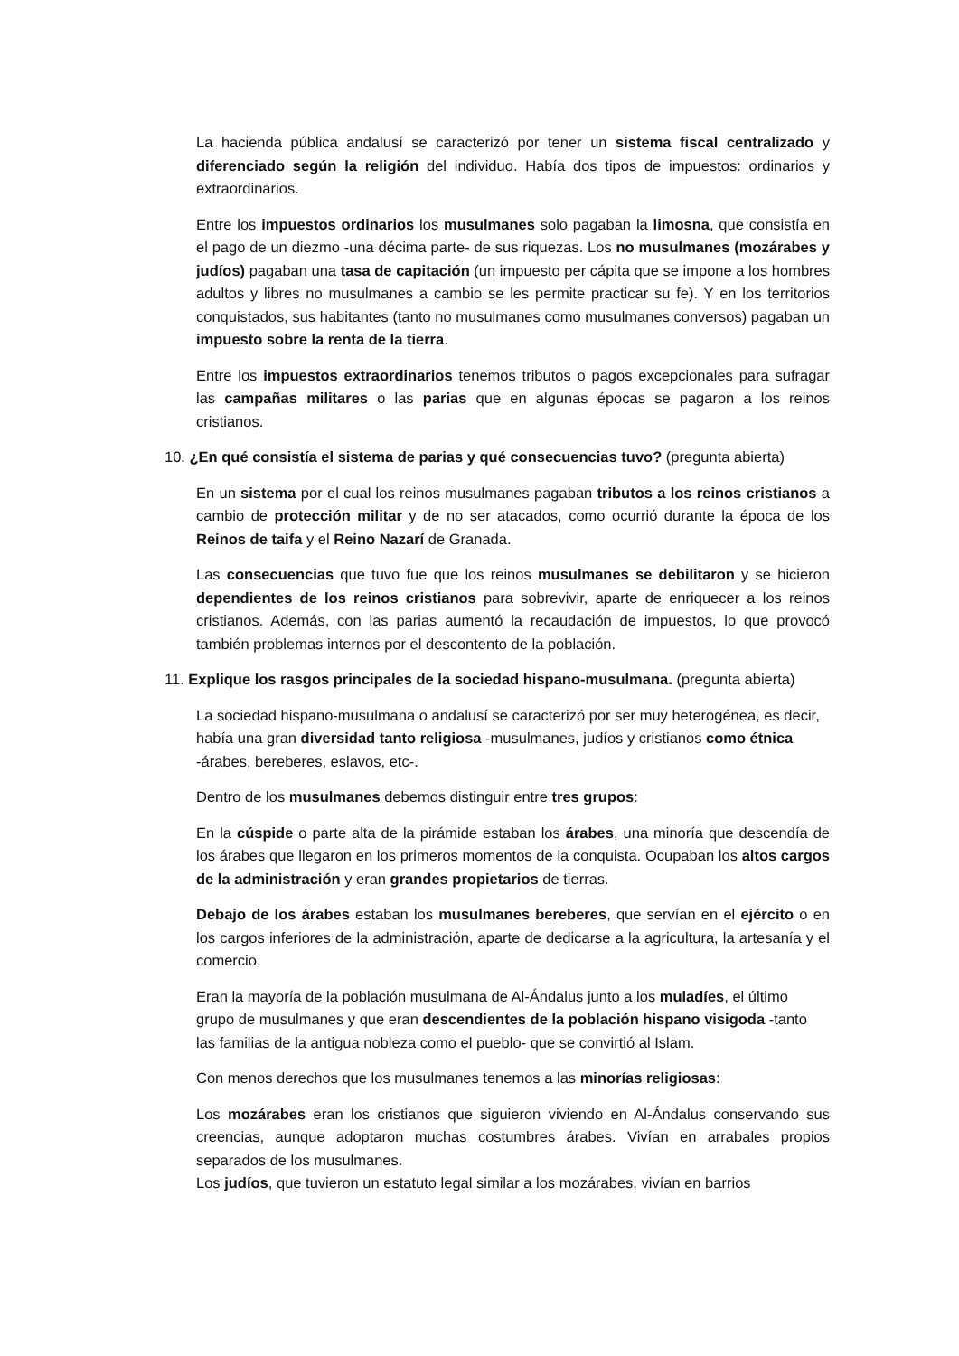La hacienda pública andalusí se caracterizó por tener un sistema fiscal centralizado y diferenciado según la religión del individuo. Había dos tipos de impuestos: ordinarios y extraordinarios.
Entre los impuestos ordinarios los musulmanes solo pagaban la limosna, que consistía en el pago de un diezmo -una décima parte- de sus riquezas. Los no musulmanes (mozárabes y judíos) pagaban una tasa de capitación (un impuesto per cápita que se impone a los hombres adultos y libres no musulmanes a cambio se les permite practicar su fe). Y en los territorios conquistados, sus habitantes (tanto no musulmanes como musulmanes conversos) pagaban un impuesto sobre la renta de la tierra.
Entre los impuestos extraordinarios tenemos tributos o pagos excepcionales para sufragar las campañas militares o las parias que en algunas épocas se pagaron a los reinos cristianos.
10. ¿En qué consistía el sistema de parias y qué consecuencias tuvo? (pregunta abierta)
En un sistema por el cual los reinos musulmanes pagaban tributos a los reinos cristianos a cambio de protección militar y de no ser atacados, como ocurrió durante la época de los Reinos de taifa y el Reino Nazarí de Granada.
Las consecuencias que tuvo fue que los reinos musulmanes se debilitaron y se hicieron dependientes de los reinos cristianos para sobrevivir, aparte de enriquecer a los reinos cristianos. Además, con las parias aumentó la recaudación de impuestos, lo que provocó también problemas internos por el descontento de la población.
11. Explique los rasgos principales de la sociedad hispano-musulmana. (pregunta abierta)
La sociedad hispano-musulmana o andalusí se caracterizó por ser muy heterogénea, es decir, había una gran diversidad tanto religiosa -musulmanes, judíos y cristianos como étnica -árabes, bereberes, eslavos, etc-.
Dentro de los musulmanes debemos distinguir entre tres grupos:
En la cúspide o parte alta de la pirámide estaban los árabes, una minoría que descendía de los árabes que llegaron en los primeros momentos de la conquista. Ocupaban los altos cargos de la administración y eran grandes propietarios de tierras.
Debajo de los árabes estaban los musulmanes bereberes, que servían en el ejército o en los cargos inferiores de la administración, aparte de dedicarse a la agricultura, la artesanía y el comercio.
Eran la mayoría de la población musulmana de Al-Ándalus junto a los muladíes, el último grupo de musulmanes y que eran descendientes de la población hispano visigoda -tanto las familias de la antigua nobleza como el pueblo- que se convirtió al Islam.
Con menos derechos que los musulmanes tenemos a las minorías religiosas:
Los mozárabes eran los cristianos que siguieron viviendo en Al-Ándalus conservando sus creencias, aunque adoptaron muchas costumbres árabes. Vivían en arrabales propios separados de los musulmanes.
Los judíos, que tuvieron un estatuto legal similar a los mozárabes, vivían en barrios